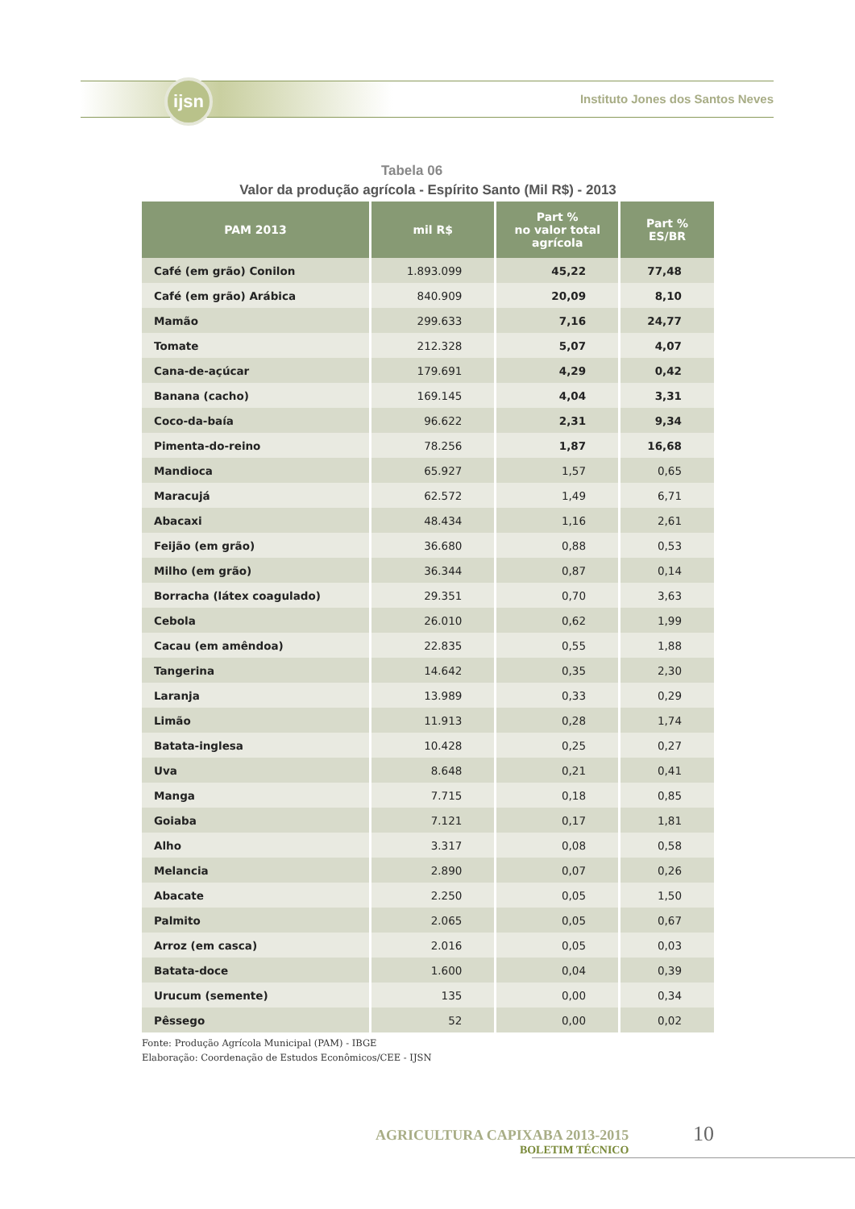ijsn
Instituto Jones dos Santos Neves
Tabela 06
Valor da produção agrícola - Espírito Santo (Mil R$) - 2013
| PAM 2013 | mil R$ | Part % no valor total agrícola | Part % ES/BR |
| --- | --- | --- | --- |
| Café (em grão) Conilon | 1.893.099 | 45,22 | 77,48 |
| Café (em grão) Arábica | 840.909 | 20,09 | 8,10 |
| Mamão | 299.633 | 7,16 | 24,77 |
| Tomate | 212.328 | 5,07 | 4,07 |
| Cana-de-açúcar | 179.691 | 4,29 | 0,42 |
| Banana (cacho) | 169.145 | 4,04 | 3,31 |
| Coco-da-baía | 96.622 | 2,31 | 9,34 |
| Pimenta-do-reino | 78.256 | 1,87 | 16,68 |
| Mandioca | 65.927 | 1,57 | 0,65 |
| Maracujá | 62.572 | 1,49 | 6,71 |
| Abacaxi | 48.434 | 1,16 | 2,61 |
| Feijão (em grão) | 36.680 | 0,88 | 0,53 |
| Milho (em grão) | 36.344 | 0,87 | 0,14 |
| Borracha (látex coagulado) | 29.351 | 0,70 | 3,63 |
| Cebola | 26.010 | 0,62 | 1,99 |
| Cacau (em amêndoa) | 22.835 | 0,55 | 1,88 |
| Tangerina | 14.642 | 0,35 | 2,30 |
| Laranja | 13.989 | 0,33 | 0,29 |
| Limão | 11.913 | 0,28 | 1,74 |
| Batata-inglesa | 10.428 | 0,25 | 0,27 |
| Uva | 8.648 | 0,21 | 0,41 |
| Manga | 7.715 | 0,18 | 0,85 |
| Goiaba | 7.121 | 0,17 | 1,81 |
| Alho | 3.317 | 0,08 | 0,58 |
| Melancia | 2.890 | 0,07 | 0,26 |
| Abacate | 2.250 | 0,05 | 1,50 |
| Palmito | 2.065 | 0,05 | 0,67 |
| Arroz (em casca) | 2.016 | 0,05 | 0,03 |
| Batata-doce | 1.600 | 0,04 | 0,39 |
| Urucum (semente) | 135 | 0,00 | 0,34 |
| Pêssego | 52 | 0,00 | 0,02 |
Fonte: Produção Agrícola Municipal (PAM) - IBGE
Elaboração: Coordenação de Estudos Econômicos/CEE - IJSN
AGRICULTURA CAPIXABA 2013-2015
BOLETIM TÉCNICO
10